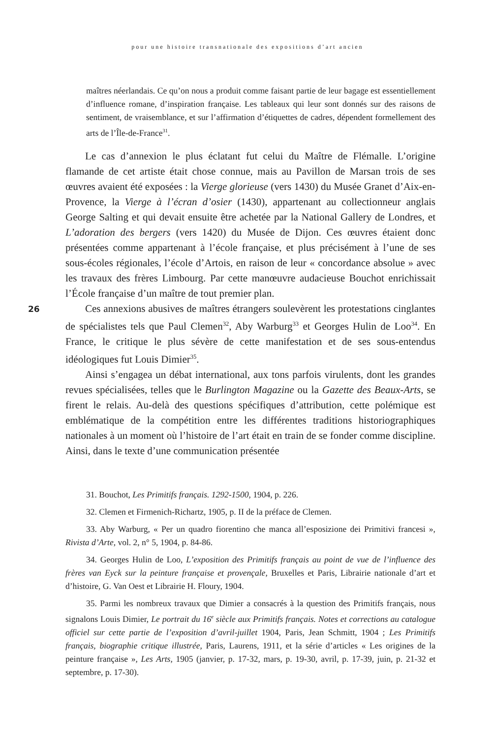pour une histoire transnationale des expositions d’art ancien
maîtres néerlandais. Ce qu’on nous a produit comme faisant partie de leur bagage est essentiellement d’influence romane, d’inspiration française. Les tableaux qui leur sont donnés sur des raisons de sentiment, de vraisemblance, et sur l’affirmation d’étiquettes de cadres, dépendent formellement des arts de l’Île-de-France<sup>31</sup>.
26
Le cas d’annexion le plus éclatant fut celui du Maître de Flémalle. L’origine flamande de cet artiste était chose connue, mais au Pavillon de Marsan trois de ses œuvres avaient été exposées : la Vierge glorieuse (vers 1430) du Musée Granet d’Aix-en-Provence, la Vierge à l’écran d’osier (1430), appartenant au collectionneur anglais George Salting et qui devait ensuite être achetée par la National Gallery de Londres, et L’adoration des bergers (vers 1420) du Musée de Dijon. Ces œuvres étaient donc présentées comme appartenant à l’école française, et plus précisément à l’une de ses sous-écoles régionales, l’école d’Artois, en raison de leur « concordance absolue » avec les travaux des frères Limbourg. Par cette manœuvre audacieuse Bouchot enrichissait l’École française d’un maître de tout premier plan.
Ces annexions abusives de maîtres étrangers soulevèrent les protestations cinglantes de spécialistes tels que Paul Clemen<sup>32</sup>, Aby Warburg<sup>33</sup> et Georges Hulin de Loo<sup>34</sup>. En France, le critique le plus sévère de cette manifestation et de ses sous-entendus idéologiques fut Louis Dimier<sup>35</sup>.
Ainsi s’engagea un débat international, aux tons parfois virulents, dont les grandes revues spécialisées, telles que le Burlington Magazine ou la Gazette des Beaux-Arts, se firent le relais. Au-delà des questions spécifiques d’attribution, cette polémique est emblématique de la compétition entre les différentes traditions historiographiques nationales à un moment où l’histoire de l’art était en train de se fonder comme discipline. Ainsi, dans le texte d’une communication présentée
31. Bouchot, Les Primitifs français. 1292-1500, 1904, p. 226.
32. Clemen et Firmenich-Richartz, 1905, p. II de la préface de Clemen.
33. Aby Warburg, « Per un quadro fiorentino che manca all’esposizione dei Primitivi francesi », Rivista d’Arte, vol. 2, n° 5, 1904, p. 84-86.
34. Georges Hulin de Loo, L’exposition des Primitifs français au point de vue de l’influence des frères van Eyck sur la peinture française et provençale, Bruxelles et Paris, Librairie nationale d’art et d’histoire, G. Van Oest et Librairie H. Floury, 1904.
35. Parmi les nombreux travaux que Dimier a consacrés à la question des Primitifs français, nous signalons Louis Dimier, Le portrait du 16<sup>e</sup> siècle aux Primitifs français. Notes et corrections au catalogue officiel sur cette partie de l’exposition d’avril-juillet 1904, Paris, Jean Schmitt, 1904 ; Les Primitifs français, biographie critique illustrée, Paris, Laurens, 1911, et la série d’articles « Les origines de la peinture française », Les Arts, 1905 (janvier, p. 17-32, mars, p. 19-30, avril, p. 17-39, juin, p. 21-32 et septembre, p. 17-30).